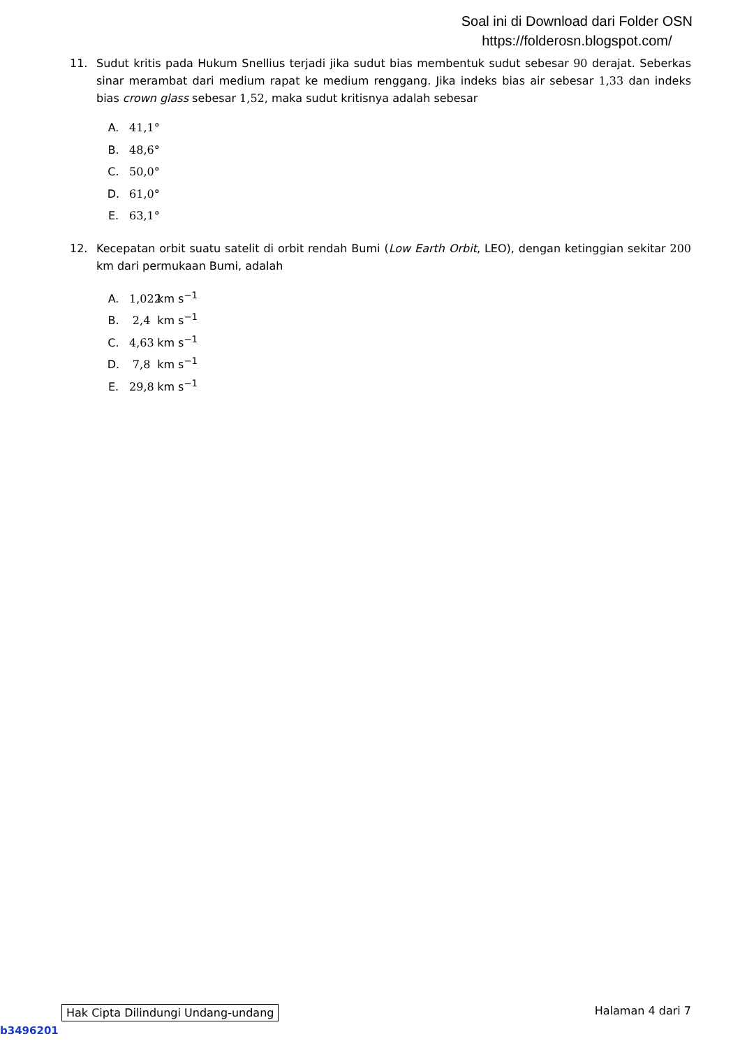Soal ini di Download dari Folder OSN
https://folderosn.blogspot.com/
11. Sudut kritis pada Hukum Snellius terjadi jika sudut bias membentuk sudut sebesar 90 derajat. Seberkas sinar merambat dari medium rapat ke medium renggang. Jika indeks bias air sebesar 1,33 dan indeks bias crown glass sebesar 1,52, maka sudut kritisnya adalah sebesar
A. 41,1°
B. 48,6°
C. 50,0°
D. 61,0°
E. 63,1°
12. Kecepatan orbit suatu satelit di orbit rendah Bumi (Low Earth Orbit, LEO), dengan ketinggian sekitar 200 km dari permukaan Bumi, adalah
A. 1,022 km s<sup>−1</sup>
B. 2,4 km s<sup>−1</sup>
C. 4,63 km s<sup>−1</sup>
D. 7,8 km s<sup>−1</sup>
E. 29,8 km s<sup>−1</sup>
Hak Cipta Dilindungi Undang-undang Halaman 4 dari 7
b3496201